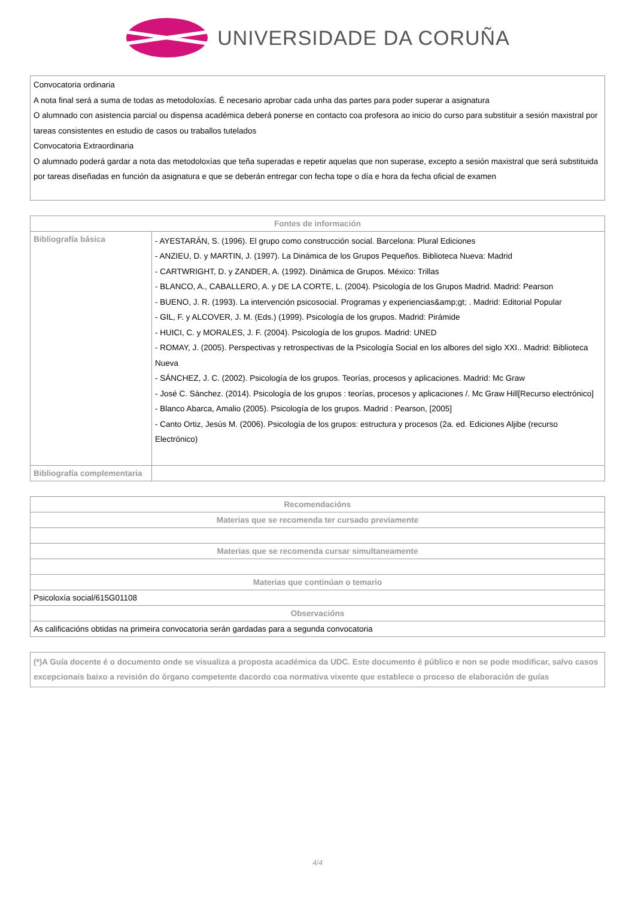UNIVERSIDADE DA CORUÑA
Convocatoria ordinaria
A nota final será a suma de todas as metodoloxías. É necesario aprobar cada unha das partes para poder superar a asignatura
O alumnado con asistencia parcial ou dispensa académica deberá ponerse en contacto coa profesora ao inicio do curso para substituir a sesión maxistral por tareas consistentes en estudio de casos ou traballos tutelados
Convocatoria Extraordinaria
O alumnado poderá gardar a nota das metodoloxías que teña superadas e repetir aquelas que non superase, excepto a sesión maxistral que será substituida por tareas diseñadas en función da asignatura e que se deberán entregar con fecha tope o día e hora da fecha oficial de examen
| Fontes de información | |
| --- | --- |
| Bibliografía básica | - AYESTARÁN, S. (1996). El grupo como construcción social. Barcelona: Plural Ediciones - ANZIEU, D. y MARTIN, J. (1997). La Dinámica de los Grupos Pequeños. Biblioteca Nueva: Madrid - CARTWRIGHT, D. y ZANDER, A. (1992). Dinámica de Grupos. México: Trillas - BLANCO, A., CABALLERO, A. y DE LA CORTE, L. (2004). Psicología de los Grupos Madrid. Madrid: Pearson - BUENO, J. R. (1993). La intervención psicosocial. Programas y experiencias&amp;gt; . Madrid: Editorial Popular - GIL, F. y ALCOVER, J. M. (Eds.) (1999). Psicología de los grupos. Madrid: Pirámide - HUICI, C. y MORALES, J. F. (2004). Psicología de los grupos. Madrid: UNED - ROMAY, J. (2005). Perspectivas y retrospectivas de la Psicología Social en los albores del siglo XXI.. Madrid: Biblioteca Nueva - SÁNCHEZ, J. C. (2002). Psicología de los grupos. Teorías, procesos y aplicaciones. Madrid: Mc Graw - José C. Sánchez. (2014). Psicología de los grupos : teorías, procesos y aplicaciones /. Mc Graw Hill[Recurso electrónico] - Blanco Abarca, Amalio (2005). Psicología de los grupos. Madrid : Pearson, [2005] - Canto Ortiz, Jesús M. (2006). Psicología de los grupos: estructura y procesos (2a. ed. Ediciones Aljibe (recurso Electrónico) |
| Bibliografía complementaria | |
| Recomendacións |
| --- |
| Materias que se recomenda ter cursado previamente |
| Materias que se recomenda cursar simultaneamente |
| Materias que continúan o temario |
| Psicoloxía social/615G01108 |
| Observacións |
| As calificacións obtidas na primeira convocatoria serán gardadas para a segunda convocatoria |
(*)A Guía docente é o documento onde se visualiza a proposta académica da UDC. Este documento é público e non se pode modificar, salvo casos excepcionais baixo a revisión do órgano competente dacordo coa normativa vixente que establece o proceso de elaboración de guías
4/4